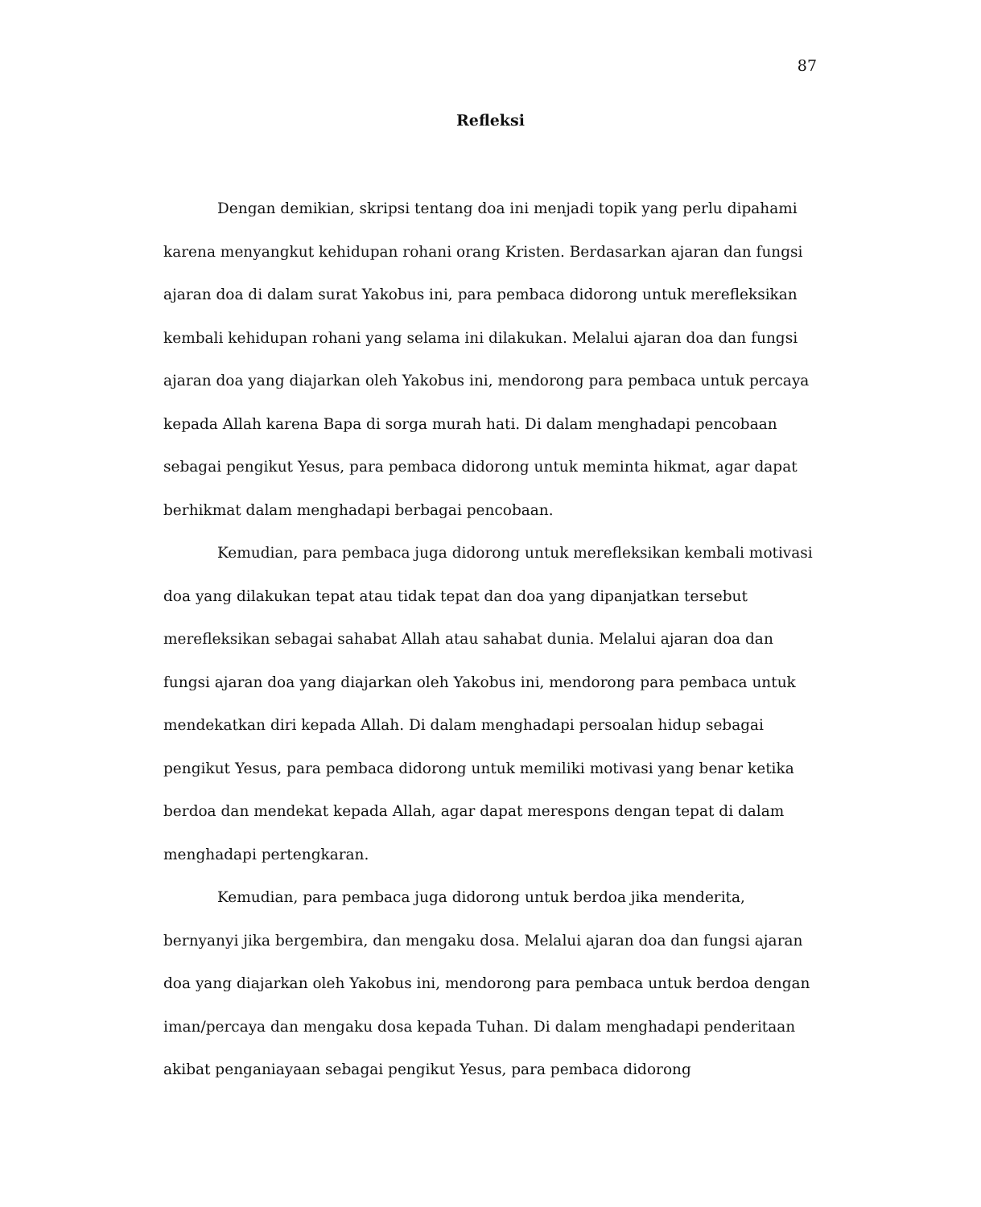87
Refleksi
Dengan demikian, skripsi tentang doa ini menjadi topik yang perlu dipahami karena menyangkut kehidupan rohani orang Kristen. Berdasarkan ajaran dan fungsi ajaran doa di dalam surat Yakobus ini, para pembaca didorong untuk merefleksikan kembali kehidupan rohani yang selama ini dilakukan. Melalui ajaran doa dan fungsi ajaran doa yang diajarkan oleh Yakobus ini, mendorong para pembaca untuk percaya kepada Allah karena Bapa di sorga murah hati. Di dalam menghadapi pencobaan sebagai pengikut Yesus, para pembaca didorong untuk meminta hikmat, agar dapat berhikmat dalam menghadapi berbagai pencobaan.
Kemudian, para pembaca juga didorong untuk merefleksikan kembali motivasi doa yang dilakukan tepat atau tidak tepat dan doa yang dipanjatkan tersebut merefleksikan sebagai sahabat Allah atau sahabat dunia. Melalui ajaran doa dan fungsi ajaran doa yang diajarkan oleh Yakobus ini, mendorong para pembaca untuk mendekatkan diri kepada Allah. Di dalam menghadapi persoalan hidup sebagai pengikut Yesus, para pembaca didorong untuk memiliki motivasi yang benar ketika berdoa dan mendekat kepada Allah, agar dapat merespons dengan tepat di dalam menghadapi pertengkaran.
Kemudian, para pembaca juga didorong untuk berdoa jika menderita, bernyanyi jika bergembira, dan mengaku dosa. Melalui ajaran doa dan fungsi ajaran doa yang diajarkan oleh Yakobus ini, mendorong para pembaca untuk berdoa dengan iman/percaya dan mengaku dosa kepada Tuhan. Di dalam menghadapi penderitaan akibat penganiayaan sebagai pengikut Yesus, para pembaca didorong